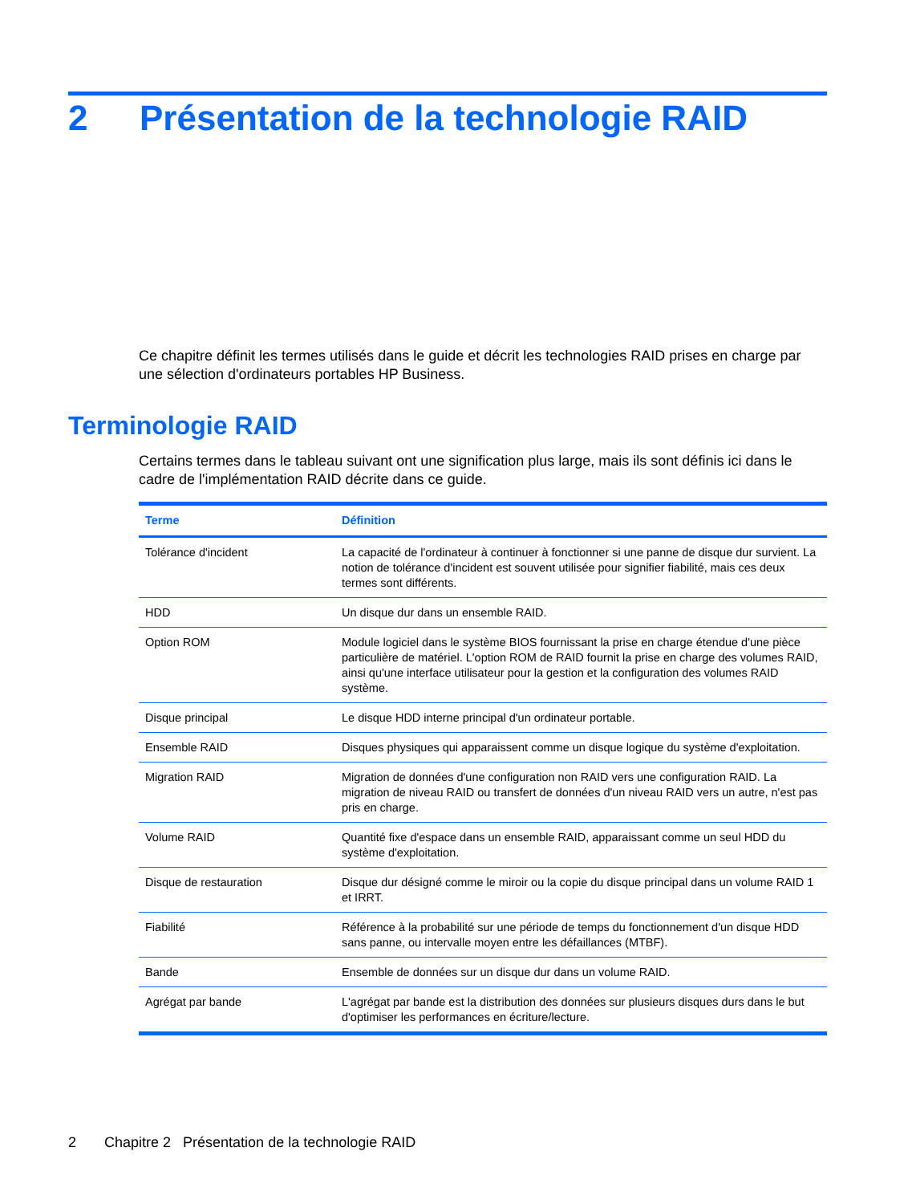2 Présentation de la technologie RAID
Ce chapitre définit les termes utilisés dans le guide et décrit les technologies RAID prises en charge par une sélection d'ordinateurs portables HP Business.
Terminologie RAID
Certains termes dans le tableau suivant ont une signification plus large, mais ils sont définis ici dans le cadre de l'implémentation RAID décrite dans ce guide.
| Terme | Définition |
| --- | --- |
| Tolérance d'incident | La capacité de l'ordinateur à continuer à fonctionner si une panne de disque dur survient. La notion de tolérance d'incident est souvent utilisée pour signifier fiabilité, mais ces deux termes sont différents. |
| HDD | Un disque dur dans un ensemble RAID. |
| Option ROM | Module logiciel dans le système BIOS fournissant la prise en charge étendue d'une pièce particulière de matériel. L'option ROM de RAID fournit la prise en charge des volumes RAID, ainsi qu'une interface utilisateur pour la gestion et la configuration des volumes RAID système. |
| Disque principal | Le disque HDD interne principal d'un ordinateur portable. |
| Ensemble RAID | Disques physiques qui apparaissent comme un disque logique du système d'exploitation. |
| Migration RAID | Migration de données d'une configuration non RAID vers une configuration RAID. La migration de niveau RAID ou transfert de données d'un niveau RAID vers un autre, n'est pas pris en charge. |
| Volume RAID | Quantité fixe d'espace dans un ensemble RAID, apparaissant comme un seul HDD du système d'exploitation. |
| Disque de restauration | Disque dur désigné comme le miroir ou la copie du disque principal dans un volume RAID 1 et IRRT. |
| Fiabilité | Référence à la probabilité sur une période de temps du fonctionnement d'un disque HDD sans panne, ou intervalle moyen entre les défaillances (MTBF). |
| Bande | Ensemble de données sur un disque dur dans un volume RAID. |
| Agrégat par bande | L'agrégat par bande est la distribution des données sur plusieurs disques durs dans le but d'optimiser les performances en écriture/lecture. |
2 Chapitre 2 Présentation de la technologie RAID